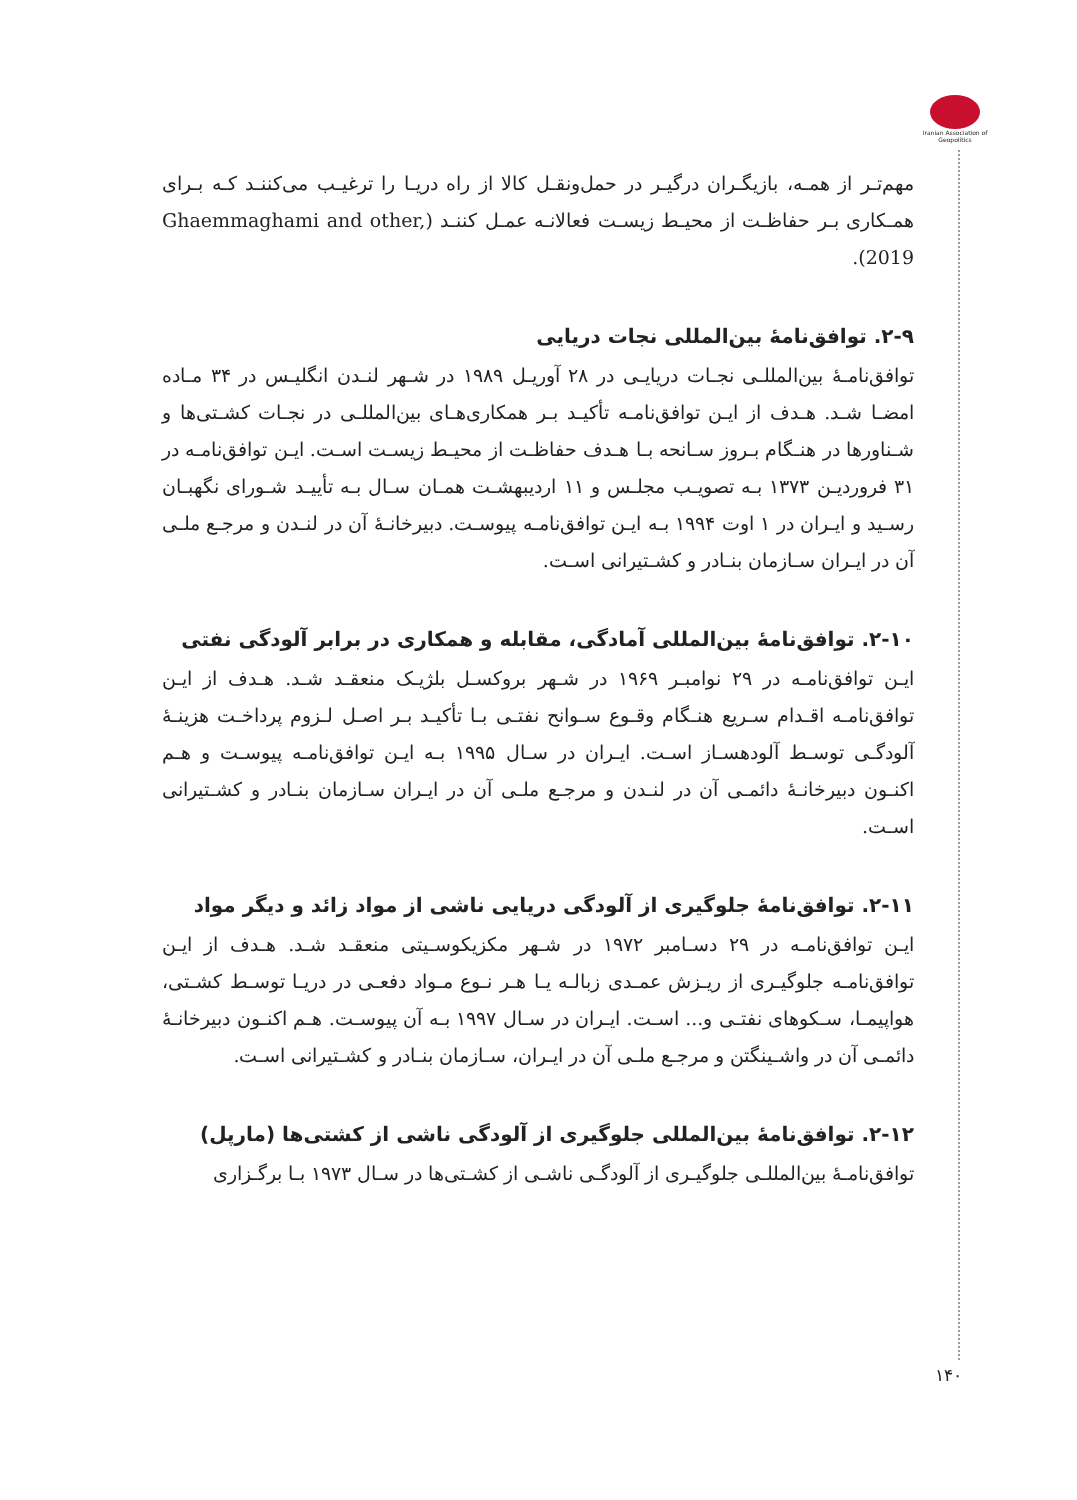Iranian Association of Geopolitics
مهم‌تـر از همـه، بازیگـران درگیـر در حمل‌ونقـل کالا از راه دریـا را ترغیـب می‌کننـد کـه بـرای همـکاری بـر حفاظـت از محیـط زیسـت فعالانـه عمـل کننـد (Ghaemmaghami and other, 2019).
۲-۹. توافق‌نامهٔ بین‌المللی نجات دریایی
توافق‌نامـهٔ بین‌المللـی نجـات دریایـی در ۲۸ آوریـل ۱۹۸۹ در شـهر لنـدن انگلیـس در ۳۴ مـاده امضـا شـد. هـدف از ایـن توافق‌نامـه تأکیـد بـر همکاری‌هـای بین‌المللـی در نجـات کشـتی‌ها و شـناورها در هنـگام بـروز سـانحه بـا هـدف حفاظـت از محیـط زیسـت اسـت. ایـن توافق‌نامـه در ۳۱ فروردیـن ۱۳۷۳ بـه تصویـب مجلـس و ۱۱ اردیبهشـت همـان سـال بـه تأییـد شـورای نگهبـان رسـید و ایـران در ۱ اوت ۱۹۹۴ بـه ایـن توافق‌نامـه پیوسـت. دبیرخانـهٔ آن در لنـدن و مرجـع ملـی آن در ایـران سـازمان بنـادر و کشـتیرانی اسـت.
۲-۱۰. توافق‌نامهٔ بین‌المللی آمادگی، مقابله و همکاری در برابر آلودگی نفتی
ایـن توافق‌نامـه در ۲۹ نوامبـر ۱۹۶۹ در شـهر بروکسـل بلژیـک منعقـد شـد. هـدف از ایـن توافق‌نامـه اقـدام سـریع هنـگام وقـوع سـوانح نفتـی بـا تأکیـد بـر اصـل لـزوم پرداخـت هزینـهٔ آلودگـی توسـط آلودهسـاز اسـت. ایـران در سـال ۱۹۹۵ بـه ایـن توافق‌نامـه پیوسـت و هـم اکنـون دبیرخانـهٔ دائمـی آن در لنـدن و مرجـع ملـی آن در ایـران سـازمان بنـادر و کشـتیرانی اسـت.
۲-۱۱. توافق‌نامهٔ جلوگیری از آلودگی دریایی ناشی از مواد زائد و دیگر مواد
ایـن توافق‌نامـه در ۲۹ دسـامبر ۱۹۷۲ در شـهر مکزیکوسـیتی منعقـد شـد. هـدف از ایـن توافق‌نامـه جلوگیـری از ریـزش عمـدی زبالـه یـا هـر نـوع مـواد دفعـی در دریـا توسـط کشـتی، هواپیمـا، سـکوهای نفتـی و... اسـت. ایـران در سـال ۱۹۹۷ بـه آن پیوسـت. هـم اکنـون دبیرخانـهٔ دائمـی آن در واشـینگتن و مرجـع ملـی آن در ایـران، سـازمان بنـادر و کشـتیرانی اسـت.
۲-۱۲. توافق‌نامهٔ بین‌المللی جلوگیری از آلودگی ناشی از کشتی‌ها (مارپل)
توافق‌نامـهٔ بین‌المللـی جلوگیـری از آلودگـی ناشـی از کشـتی‌ها در سـال ۱۹۷۳ بـا برگـزاری
۱۴۰